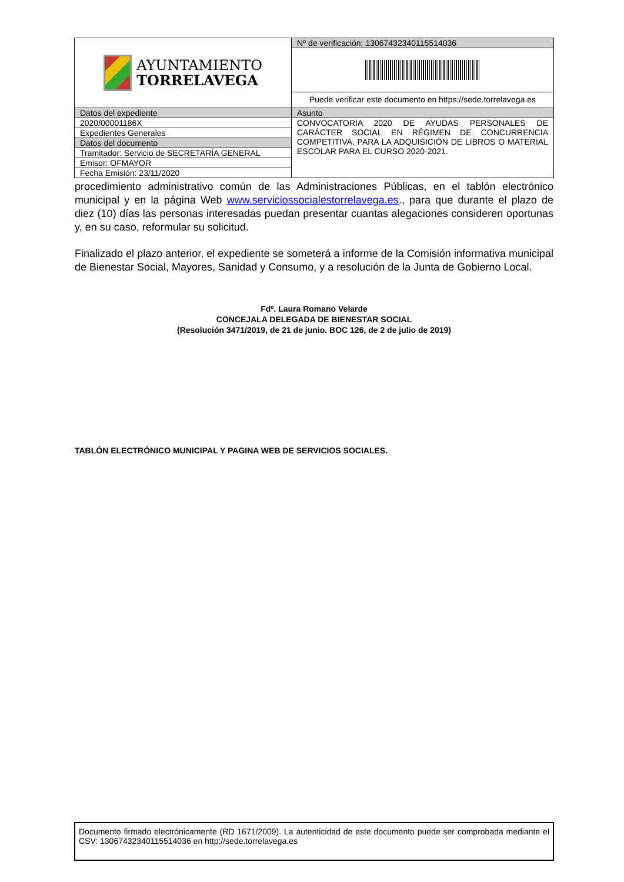| AYUNTAMIENTO TORRELAVEGA | Nº de verificación: 13067432340115514036 |
| | Puede verificar este documento en https://sede.torrelavega.es |
| Datos del expediente | Asunto |
| 2020/00001186X | CONVOCATORIA 2020 DE AYUDAS PERSONALES DE CARÁCTER SOCIAL EN RÉGIMEN DE CONCURRENCIA COMPETITIVA, PARA LA ADQUISICIÓN DE LIBROS O MATERIAL ESCOLAR PARA EL CURSO 2020-2021. |
| Expedientes Generales | |
| Datos del documento | |
| Tramitador: Servicio de SECRETARÍA GENERAL | |
| Emisor: OFMAYOR | |
| Fecha Emisión: 23/11/2020 | |
procedimiento administrativo común de las Administraciones Públicas, en el tablón electrónico municipal y en la página Web www.serviciossocialestorrelavega.es., para que durante el plazo de diez (10) días las personas interesadas puedan presentar cuantas alegaciones consideren oportunas y, en su caso, reformular su solicitud.
Finalizado el plazo anterior, el expediente se someterá a informe de la Comisión informativa municipal de Bienestar Social, Mayores, Sanidad y Consumo, y a resolución de la Junta de Gobierno Local.
Fdº. Laura Romano Velarde
CONCEJALA DELEGADA DE BIENESTAR SOCIAL
(Resolución 3471/2019, de 21 de junio. BOC 126, de 2 de julio de 2019)
TABLÓN ELECTRÓNICO MUNICIPAL Y PAGINA WEB DE SERVICIOS SOCIALES.
Documento firmado electrónicamente (RD 1671/2009). La autenticidad de este documento puede ser comprobada mediante el CSV: 13067432340115514036 en http://sede.torrelavega.es